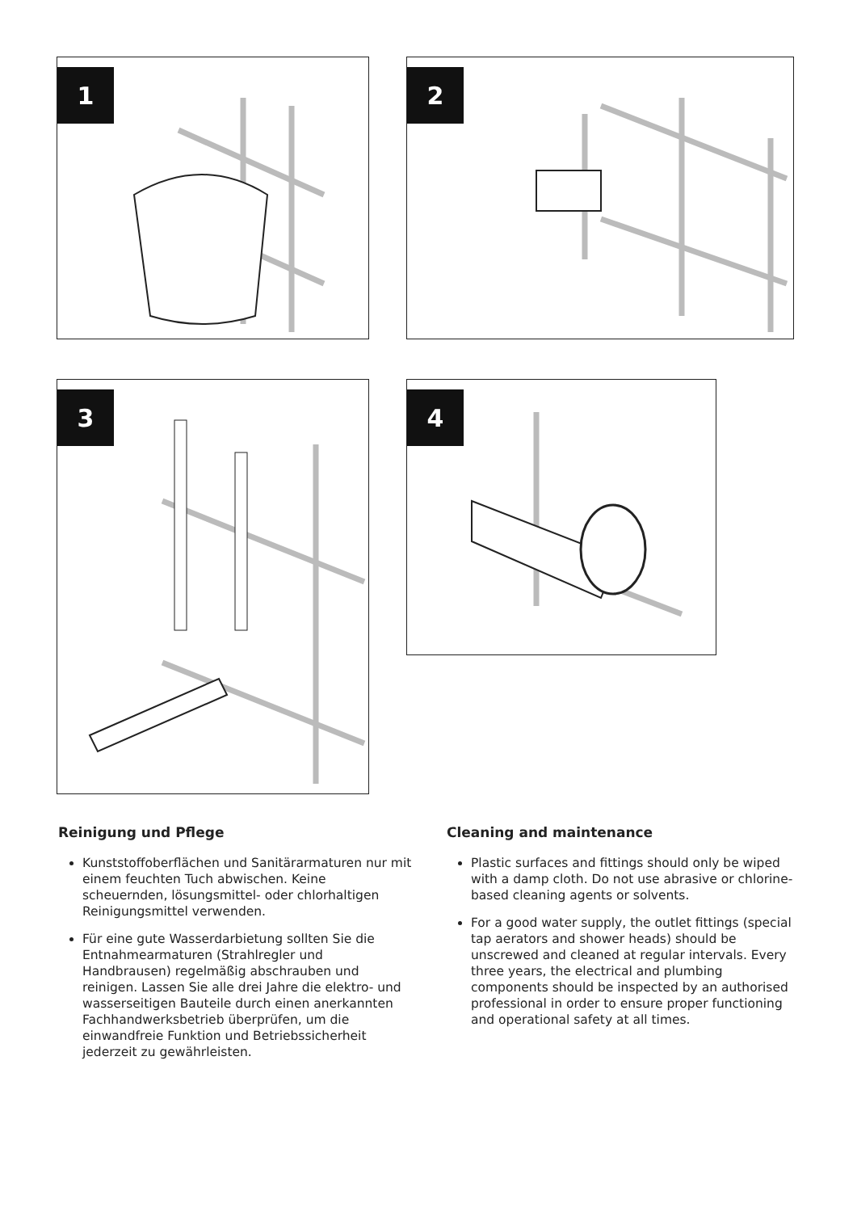1 2
3 4
Reinigung und Pflege
Kunststoffoberflächen und Sanitärarmaturen nur mit einem feuchten Tuch abwischen. Keine scheuernden, lösungsmittel- oder chlorhaltigen Reinigungsmittel verwenden.
Für eine gute Wasserdarbietung sollten Sie die Entnahmearmaturen (Strahlregler und Handbrausen) regelmäßig abschrauben und reinigen. Lassen Sie alle drei Jahre die elektro- und wasserseitigen Bauteile durch einen anerkannten Fachhandwerksbetrieb überprüfen, um die einwandfreie Funktion und Betriebssicherheit jederzeit zu gewährleisten.
Cleaning and maintenance
Plastic surfaces and fittings should only be wiped with a damp cloth. Do not use abrasive or chlorine-based cleaning agents or solvents.
For a good water supply, the outlet fittings (special tap aerators and shower heads) should be unscrewed and cleaned at regular intervals. Every three years, the electrical and plumbing components should be inspected by an authorised professional in order to ensure proper functioning and operational safety at all times.